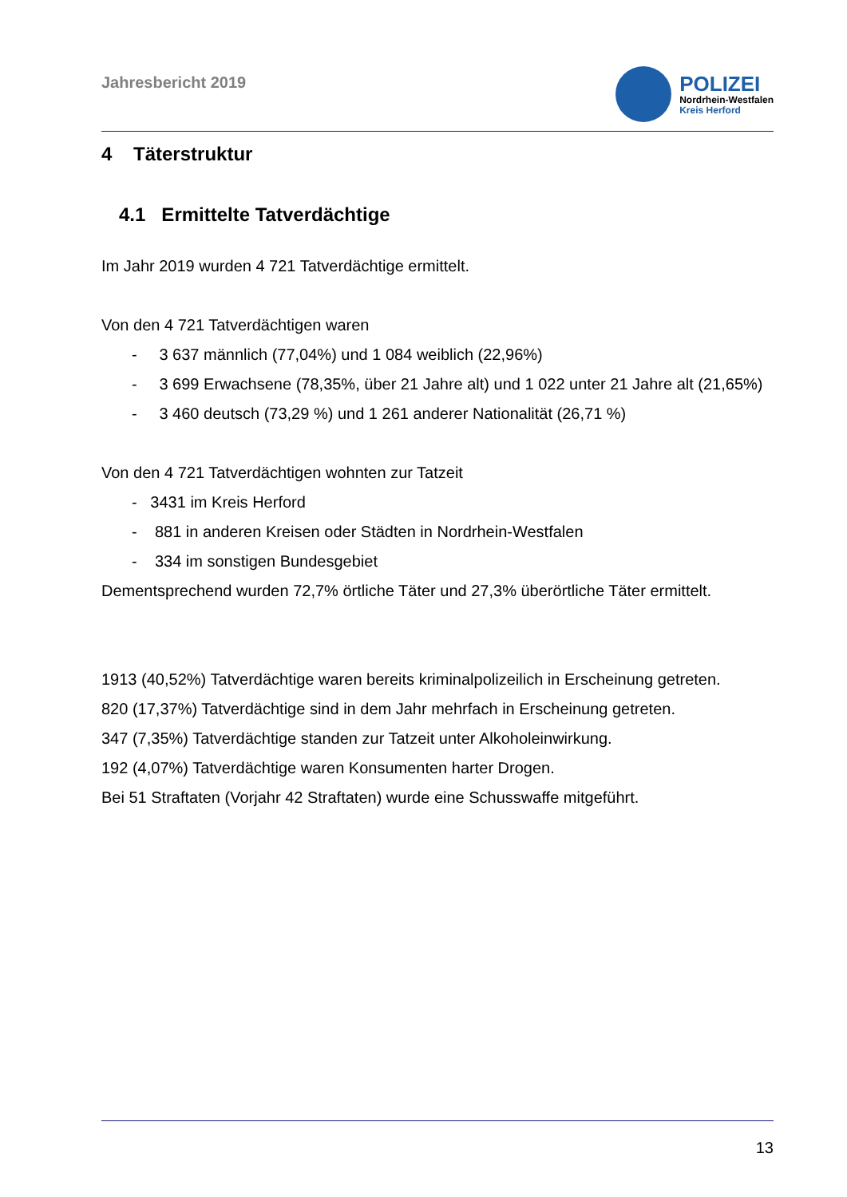Jahresbericht 2019
POLIZEI
Nordrhein-Westfalen
Kreis Herford
4 Täterstruktur
4.1 Ermittelte Tatverdächtige
Im Jahr 2019 wurden 4 721 Tatverdächtige ermittelt.
Von den 4 721 Tatverdächtigen waren
- 3 637 männlich (77,04%) und 1 084 weiblich (22,96%)
- 3 699 Erwachsene (78,35%, über 21 Jahre alt) und 1 022 unter 21 Jahre alt (21,65%)
- 3 460 deutsch (73,29 %) und 1 261 anderer Nationalität (26,71 %)
Von den 4 721 Tatverdächtigen wohnten zur Tatzeit
- 3431 im Kreis Herford
- 881 in anderen Kreisen oder Städten in Nordrhein-Westfalen
- 334 im sonstigen Bundesgebiet
Dementsprechend wurden 72,7% örtliche Täter und 27,3% überörtliche Täter ermittelt.
1913 (40,52%) Tatverdächtige waren bereits kriminalpolizeilich in Erscheinung getreten.
820 (17,37%) Tatverdächtige sind in dem Jahr mehrfach in Erscheinung getreten.
347 (7,35%) Tatverdächtige standen zur Tatzeit unter Alkoholeinwirkung.
192 (4,07%) Tatverdächtige waren Konsumenten harter Drogen.
Bei 51 Straftaten (Vorjahr 42 Straftaten) wurde eine Schusswaffe mitgeführt.
13